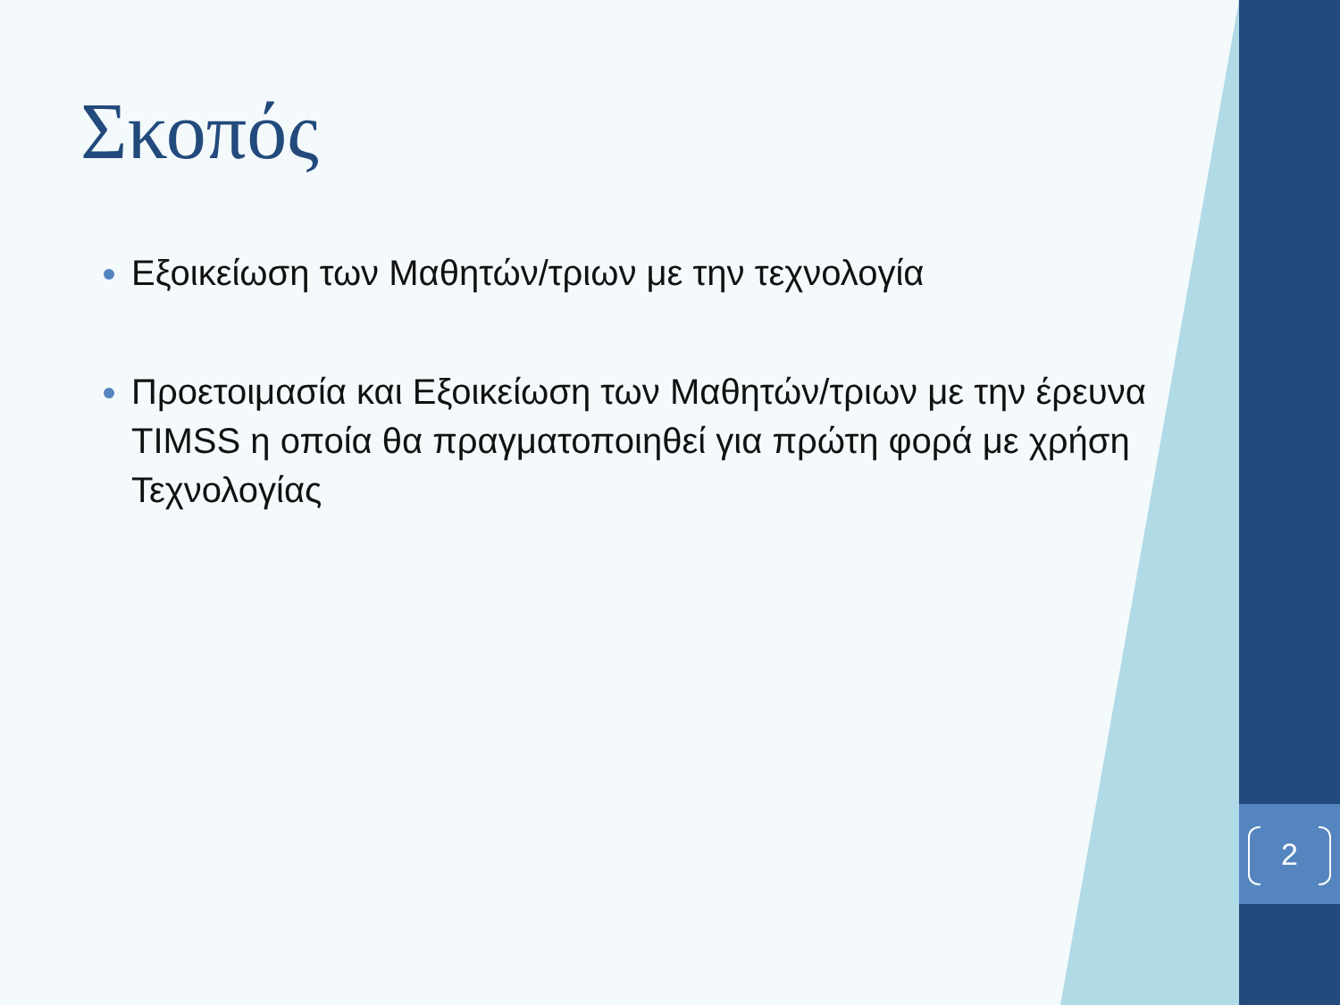2
Σκοπός
Εξοικείωση των Μαθητών/τριων με την τεχνολογία
Προετοιμασία και Εξοικείωση των Μαθητών/τριων με την έρευνα TIMSS η οποία θα πραγματοποιηθεί για πρώτη φορά με χρήση Τεχνολογίας